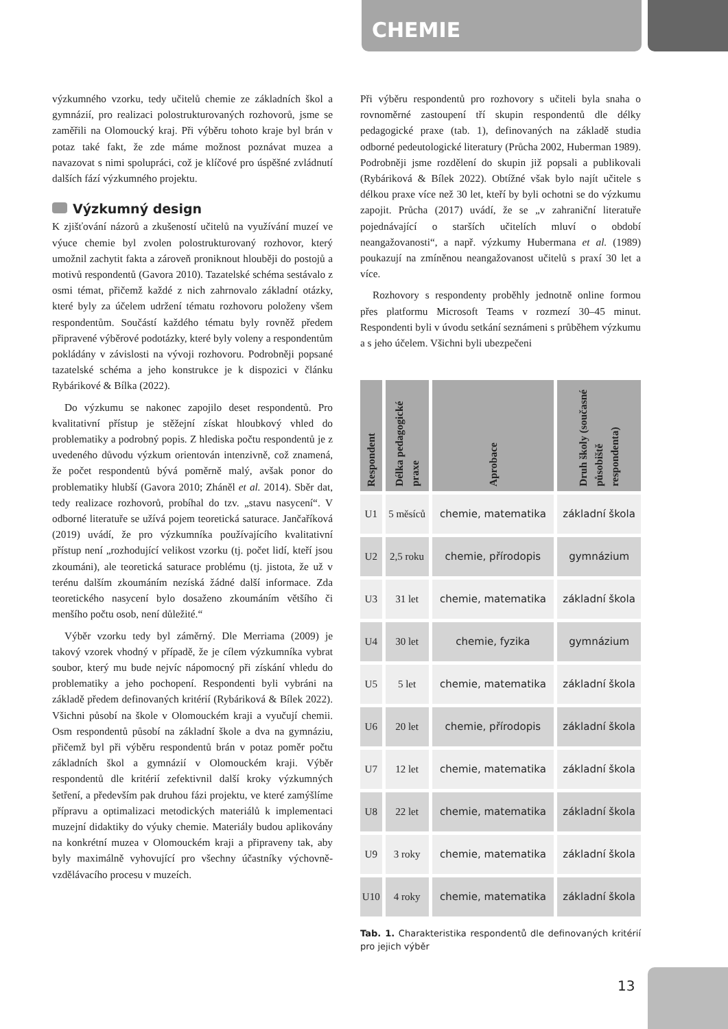CHEMIE
výzkumného vzorku, tedy učitelů chemie ze základních škol a gymnázií, pro realizaci polostrukturovaných rozhovorů, jsme se zaměřili na Olomoucký kraj. Při výběru tohoto kraje byl brán v potaz také fakt, že zde máme možnost poznávat muzea a navazovat s nimi spolupráci, což je klíčové pro úspěšné zvládnutí dalších fází výzkumného projektu.
Výzkumný design
K zjišťování názorů a zkušeností učitelů na využívání muzeí ve výuce chemie byl zvolen polostrukturovaný rozhovor, který umožnil zachytit fakta a zároveň proniknout hlouběji do postojů a motivů respondentů (Gavora 2010). Tazatelské schéma sestávalo z osmi témat, přičemž každé z nich zahrnovalo základní otázky, které byly za účelem udržení tématu rozhovoru položeny všem respondentům. Součástí každého tématu byly rovněž předem připravené výběrové podotázky, které byly voleny a respondentům pokládány v závislosti na vývoji rozhovoru. Podrobněji popsané tazatelské schéma a jeho konstrukce je k dispozici v článku Rybárikové & Bílka (2022).
Do výzkumu se nakonec zapojilo deset respondentů. Pro kvalitativní přístup je stěžejní získat hloubkový vhled do problematiky a podrobný popis. Z hlediska počtu respondentů je z uvedeného důvodu výzkum orientován intenzivně, což znamená, že počet respondentů bývá poměrně malý, avšak ponor do problematiky hlubší (Gavora 2010; Zháněl et al. 2014). Sběr dat, tedy realizace rozhovorů, probíhal do tzv. „stavu nasycení“. V odborné literatuře se užívá pojem teoretická saturace. Jančaříková (2019) uvádí, že pro výzkumníka používajícího kvalitativní přístup není „rozhodující velikost vzorku (tj. počet lidí, kteří jsou zkoumáni), ale teoretická saturace problému (tj. jistota, že už v terénu dalším zkoumáním nezíská žádné další informace. Zda teoretického nasycení bylo dosaženo zkoumáním většího či menšího počtu osob, není důležité.“
Výběr vzorku tedy byl záměrný. Dle Merriama (2009) je takový vzorek vhodný v případě, že je cílem výzkumníka vybrat soubor, který mu bude nejvíc nápomocný při získání vhledu do problematiky a jeho pochopení. Respondenti byli vybráni na základě předem definovaných kritérií (Rybáriková & Bílek 2022). Všichni působí na škole v Olomouckém kraji a vyučují chemii. Osm respondentů působí na základní škole a dva na gymnáziu, přičemž byl při výběru respondentů brán v potaz poměr počtu základních škol a gymnázií v Olomouckém kraji. Výběr respondentů dle kritérií zefektivnil další kroky výzkumných šetření, a především pak druhou fázi projektu, ve které zamýšlíme přípravu a optimalizaci metodických materiálů k implementaci muzejní didaktiky do výuky chemie. Materiály budou aplikovány na konkrétní muzea v Olomouckém kraji a připraveny tak, aby byly maximálně vyhovující pro všechny účastníky výchovně-vzdělávacího procesu v muzeích.
Při výběru respondentů pro rozhovory s učiteli byla snaha o rovnoměrné zastoupení tří skupin respondentů dle délky pedagogické praxe (tab. 1), definovaných na základě studia odborné pedeutologické literatury (Průcha 2002, Huberman 1989). Podrobněji jsme rozdělení do skupin již popsali a publikovali (Rybáriková & Bílek 2022). Obtížné však bylo najít učitele s délkou praxe více než 30 let, kteří by byli ochotni se do výzkumu zapojit. Průcha (2017) uvádí, že se „v zahraniční literatuře pojednávající o starších učitelích mluví o období neangažovanosti“, a např. výzkumy Hubermana et al. (1989) poukazují na zmíněnou neangažovanost učitelů s praxí 30 let a více.
Rozhovory s respondenty proběhly jednotně online formou přes platformu Microsoft Teams v rozmezí 30–45 minut. Respondenti byli v úvodu setkání seznámeni s průběhem výzkumu a s jeho účelem. Všichni byli ubezpečeni
| Respondent | Délka pedagogické praxe | Aprobace | Druh školy (současné působiště respondenta) |
| --- | --- | --- | --- |
| U1 | 5 měsíců | chemie, matematika | základní škola |
| U2 | 2,5 roku | chemie, přírodopis | gymnázium |
| U3 | 31 let | chemie, matematika | základní škola |
| U4 | 30 let | chemie, fyzika | gymnázium |
| U5 | 5 let | chemie, matematika | základní škola |
| U6 | 20 let | chemie, přírodopis | základní škola |
| U7 | 12 let | chemie, matematika | základní škola |
| U8 | 22 let | chemie, matematika | základní škola |
| U9 | 3 roky | chemie, matematika | základní škola |
| U10 | 4 roky | chemie, matematika | základní škola |
Tab. 1. Charakteristika respondentů dle definovaných kritérií pro jejich výběr
13